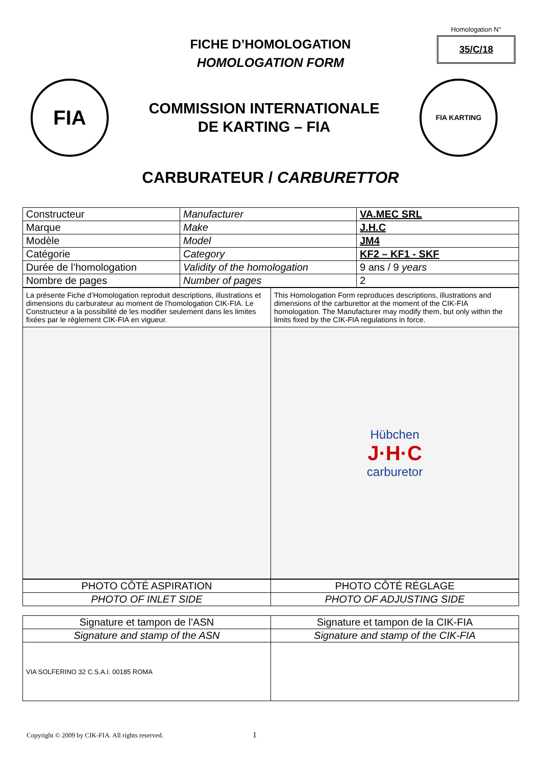FICHE D’HOMOLOGATION
HOMOLOGATION FORM
Homologation N°
35/C/18
FIA
COMMISSION INTERNATIONALE
DE KARTING – FIA
FIA KARTING
CARBURATEUR / CARBURETTOR
| Constructeur | Manufacturer | VA.MEC SRL |
| Marque | Make | J.H.C |
| Modèle | Model | JM4 |
| Catégorie | Category | KF2 – KF1 - SKF |
| Durée de l’homologation | Validity of the homologation | 9 ans / 9 years |
| Nombre de pages | Number of pages | 2 |
| La présente Fiche d’Homologation reproduit descriptions, illustrations et dimensions du carburateur au moment de l’homologation CIK-FIA. Le Constructeur a la possibilité de les modifier seulement dans les limites fixées par le règlement CIK-FIA en vigueur. | This Homologation Form reproduces descriptions, illustrations and dimensions of the carburettor at the moment of the CIK-FIA homologation. The Manufacturer may modify them, but only within the limits fixed by the CIK-FIA regulations in force. |
| | Hübchen J·H·C carburetor |
| PHOTO CÔTÉ ASPIRATION | PHOTO CÔTÉ RÉGLAGE |
| PHOTO OF INLET SIDE | PHOTO OF ADJUSTING SIDE |
| Signature et tampon de l’ASN | Signature et tampon de la CIK-FIA |
| Signature and stamp of the ASN | Signature and stamp of the CIK-FIA |
| VIA SOLFERINO 32 C.S.A.I. 00185 ROMA | |
Copyright © 2009 by CIK-FIA. All rights reserved.
1